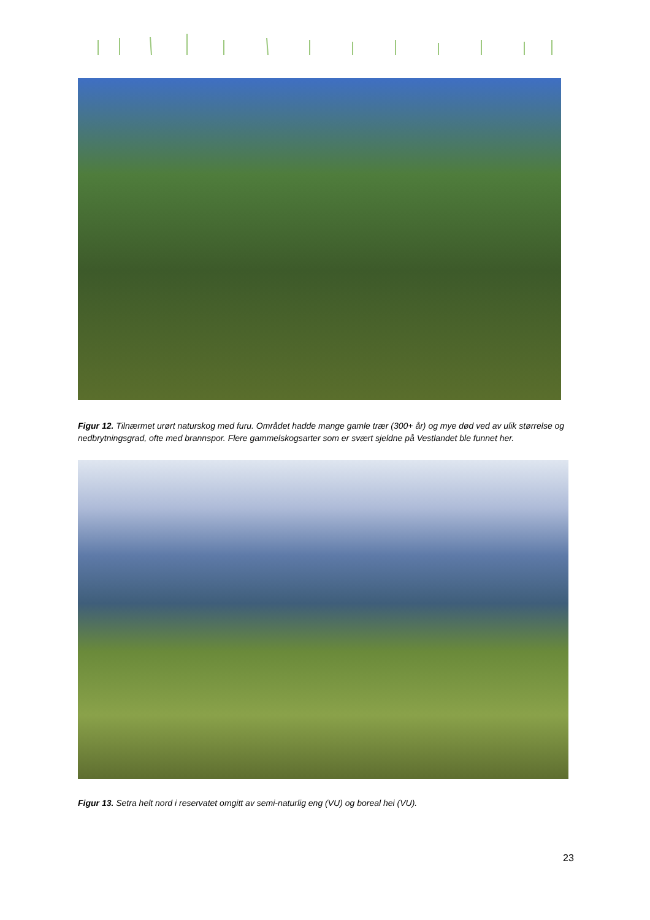Figur 12. Tilnærmet urørt naturskog med furu. Området hadde mange gamle trær (300+ år) og mye død ved av ulik størrelse og nedbrytningsgrad, ofte med brannspor. Flere gammelskogsarter som er svært sjeldne på Vestlandet ble funnet her.
Figur 13. Setra helt nord i reservatet omgitt av semi-naturlig eng (VU) og boreal hei (VU).
23